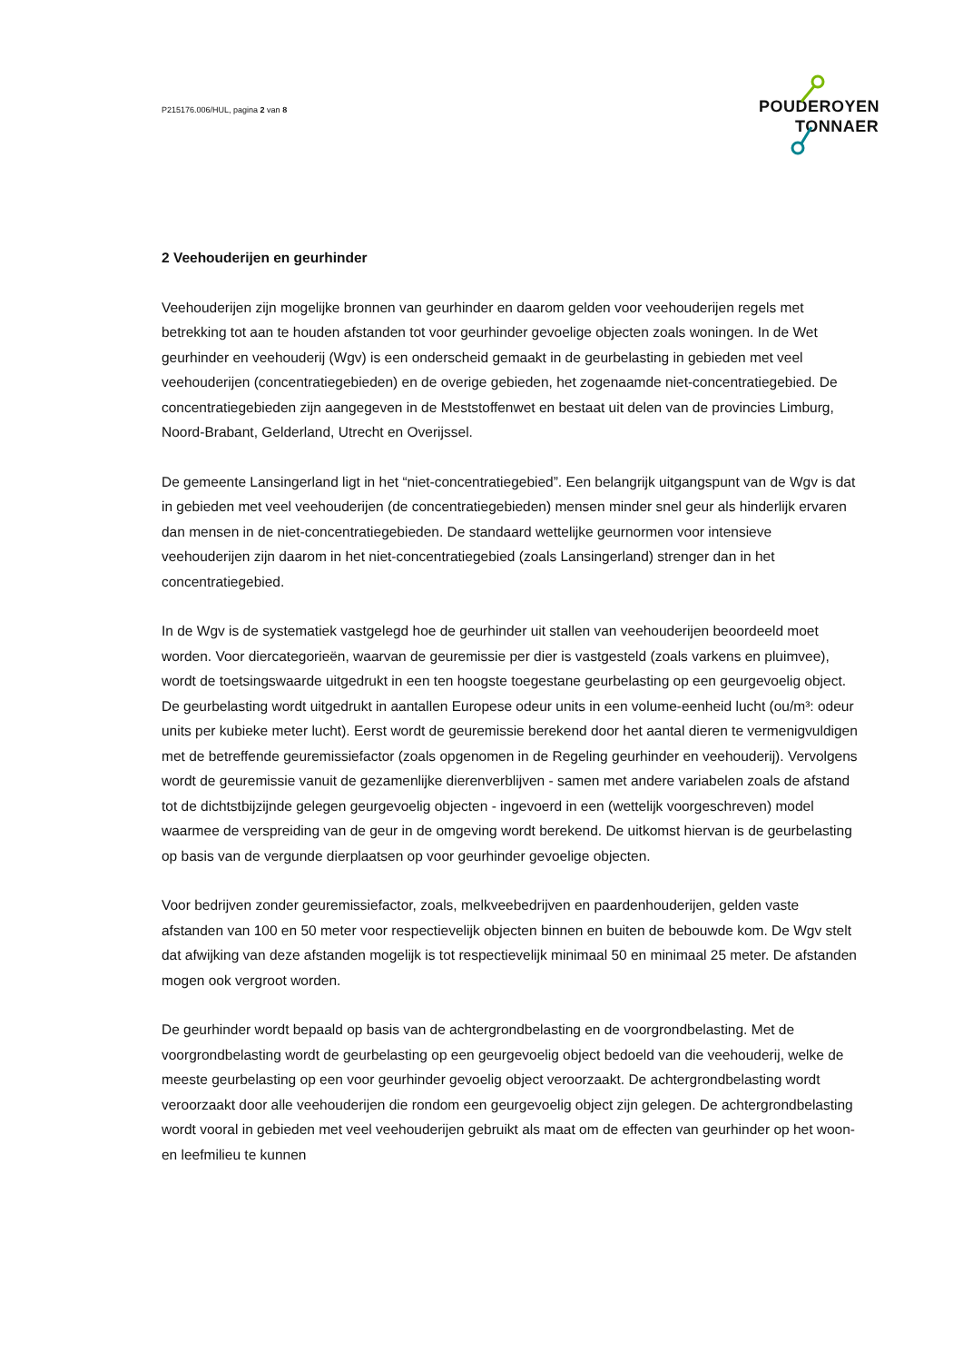P215176.006/HUL, pagina 2 van 8
POUDEROYEN
TONNAER
2 Veehouderijen en geurhinder
Veehouderijen zijn mogelijke bronnen van geurhinder en daarom gelden voor veehouderijen regels met betrekking tot aan te houden afstanden tot voor geurhinder gevoelige objecten zoals woningen. In de Wet geurhinder en veehouderij (Wgv) is een onderscheid gemaakt in de geurbelasting in gebieden met veel veehouderijen (concentratiegebieden) en de overige gebieden, het zogenaamde niet-concentratiegebied. De concentratiegebieden zijn aangegeven in de Meststoffenwet en bestaat uit delen van de provincies Limburg, Noord-Brabant, Gelderland, Utrecht en Overijssel.
De gemeente Lansingerland ligt in het “niet-concentratiegebied”. Een belangrijk uitgangspunt van de Wgv is dat in gebieden met veel veehouderijen (de concentratiegebieden) mensen minder snel geur als hinderlijk ervaren dan mensen in de niet-concentratiegebieden. De standaard wettelijke geurnormen voor intensieve veehouderijen zijn daarom in het niet-concentratiegebied (zoals Lansingerland) strenger dan in het concentratiegebied.
In de Wgv is de systematiek vastgelegd hoe de geurhinder uit stallen van veehouderijen beoordeeld moet worden. Voor diercategorieën, waarvan de geuremissie per dier is vastgesteld (zoals varkens en pluimvee), wordt de toetsingswaarde uitgedrukt in een ten hoogste toegestane geurbelasting op een geurgevoelig object. De geurbelasting wordt uitgedrukt in aantallen Europese odeur units in een volume-eenheid lucht (ou/m³: odeur units per kubieke meter lucht). Eerst wordt de geuremissie berekend door het aantal dieren te vermenigvuldigen met de betreffende geuremissiefactor (zoals opgenomen in de Regeling geurhinder en veehouderij). Vervolgens wordt de geuremissie vanuit de gezamenlijke dierenverblijven - samen met andere variabelen zoals de afstand tot de dichtstbijzijnde gelegen geurgevoelig objecten - ingevoerd in een (wettelijk voorgeschreven) model waarmee de verspreiding van de geur in de omgeving wordt berekend. De uitkomst hiervan is de geurbelasting op basis van de vergunde dierplaatsen op voor geurhinder gevoelige objecten.
Voor bedrijven zonder geuremissiefactor, zoals, melkveebedrijven en paardenhouderijen, gelden vaste afstanden van 100 en 50 meter voor respectievelijk objecten binnen en buiten de bebouwde kom. De Wgv stelt dat afwijking van deze afstanden mogelijk is tot respectievelijk minimaal 50 en minimaal 25 meter. De afstanden mogen ook vergroot worden.
De geurhinder wordt bepaald op basis van de achtergrondbelasting en de voorgrondbelasting. Met de voorgrondbelasting wordt de geurbelasting op een geurgevoelig object bedoeld van die veehouderij, welke de meeste geurbelasting op een voor geurhinder gevoelig object veroorzaakt. De achtergrondbelasting wordt veroorzaakt door alle veehouderijen die rondom een geurgevoelig object zijn gelegen. De achtergrondbelasting wordt vooral in gebieden met veel veehouderijen gebruikt als maat om de effecten van geurhinder op het woon- en leefmilieu te kunnen